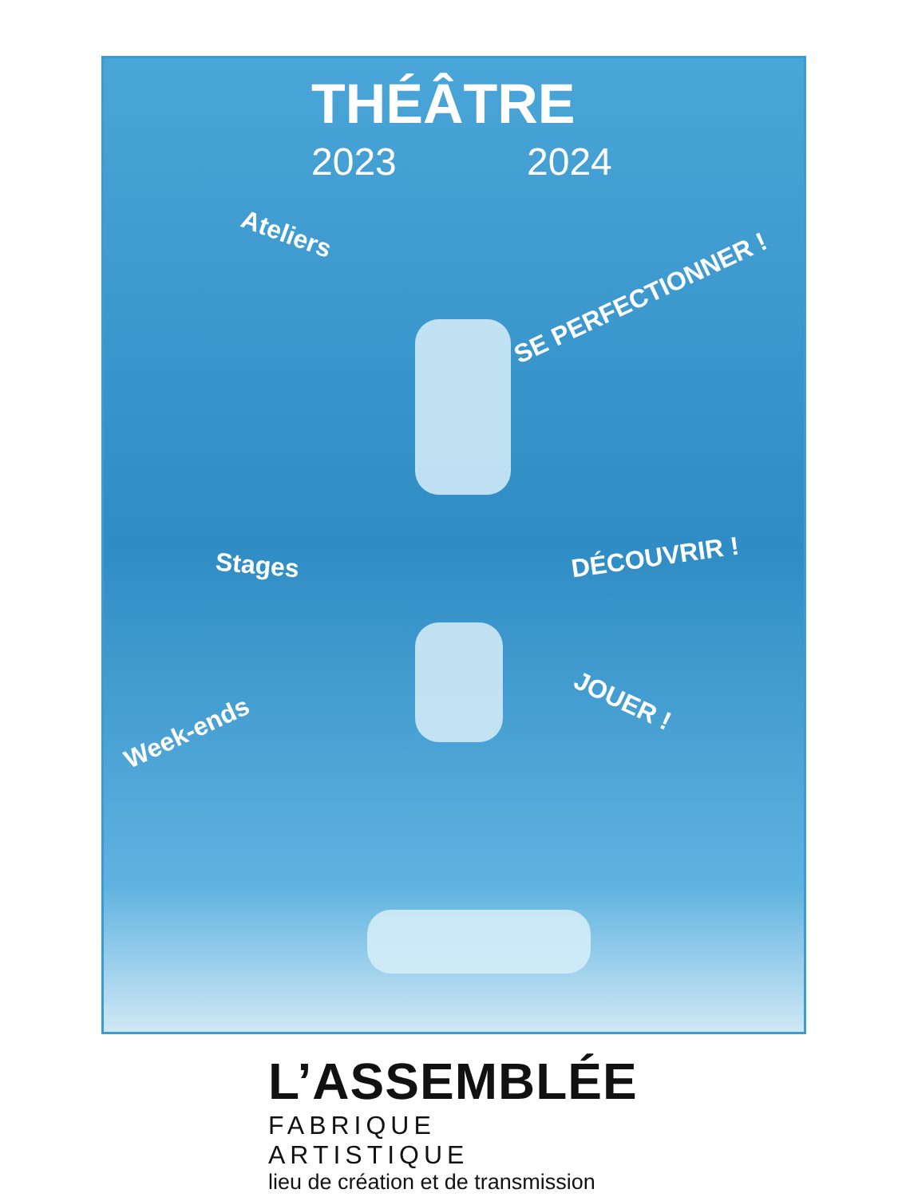THÉÂTRE
2023 2024
Ateliers
SE PERFECTIONNER !
Stages DÉCOUVRIR !
Week-ends
JOUER !
L’ASSEMBLÉE
FABRIQUE ARTISTIQUE
lieu de création et de transmission